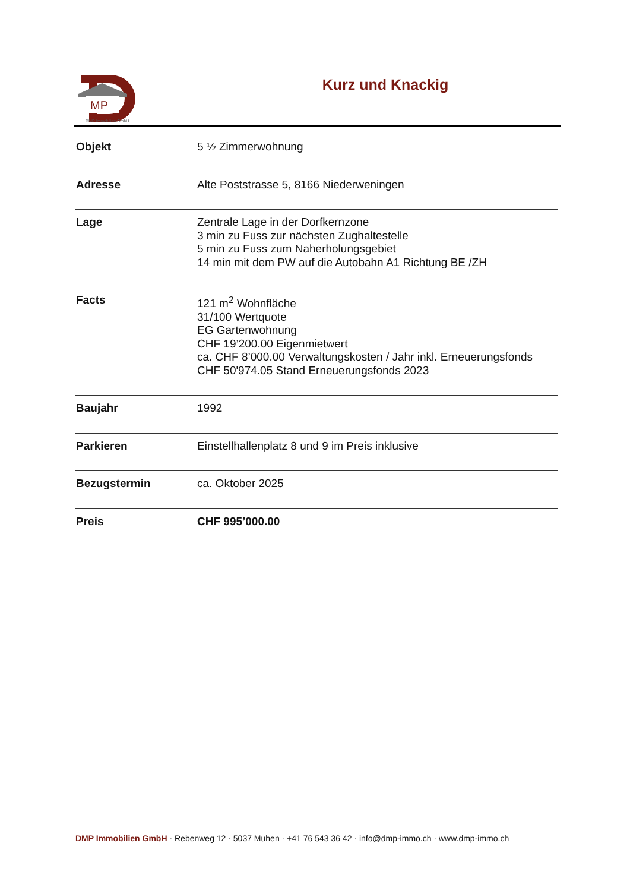MP
DMP Immobilien GmbH
Kurz und Knackig
| Objekt | 5 ½ Zimmerwohnung |
| Adresse | Alte Poststrasse 5, 8166 Niederweningen |
| Lage | Zentrale Lage in der Dorfkernzone 3 min zu Fuss zur nächsten Zughaltestelle 5 min zu Fuss zum Naherholungsgebiet 14 min mit dem PW auf die Autobahn A1 Richtung BE /ZH |
| Facts | 121 m<sup>2</sup> Wohnfläche 31/100 Wertquote EG Gartenwohnung CHF 19’200.00 Eigenmietwert ca. CHF 8’000.00 Verwaltungskosten / Jahr inkl. Erneuerungsfonds CHF 50'974.05 Stand Erneuerungsfonds 2023 |
| Baujahr | 1992 |
| Parkieren | Einstellhallenplatz 8 und 9 im Preis inklusive |
| Bezugstermin | ca. Oktober 2025 |
| Preis | CHF 995’000.00 |
DMP Immobilien GmbH · Rebenweg 12 · 5037 Muhen · +41 76 543 36 42 · info@dmp-immo.ch · www.dmp-immo.ch